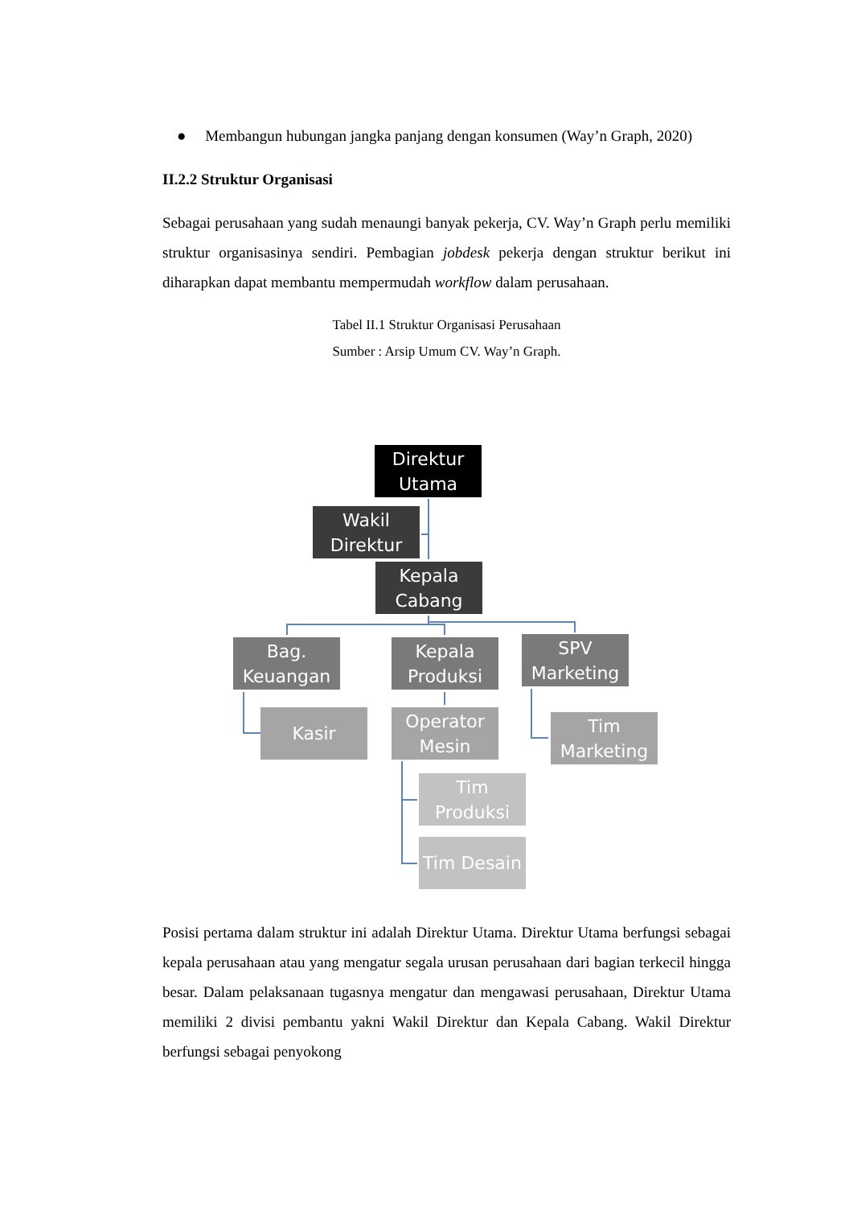● Membangun hubungan jangka panjang dengan konsumen (Way’n Graph, 2020)
II.2.2 Struktur Organisasi
Sebagai perusahaan yang sudah menaungi banyak pekerja, CV. Way’n Graph perlu memiliki struktur organisasinya sendiri. Pembagian jobdesk pekerja dengan struktur berikut ini diharapkan dapat membantu mempermudah workflow dalam perusahaan.
Tabel II.1 Struktur Organisasi Perusahaan
Sumber : Arsip Umum CV. Way’n Graph.
Direktur Utama
Wakil Direktur
Kepala Cabang
Bag. Keuangan
Kepala Produksi
SPV Marketing
Kasir
Operator Mesin
Tim Marketing
Tim Produksi
Tim Desain
Posisi pertama dalam struktur ini adalah Direktur Utama. Direktur Utama berfungsi sebagai kepala perusahaan atau yang mengatur segala urusan perusahaan dari bagian terkecil hingga besar. Dalam pelaksanaan tugasnya mengatur dan mengawasi perusahaan, Direktur Utama memiliki 2 divisi pembantu yakni Wakil Direktur dan Kepala Cabang. Wakil Direktur berfungsi sebagai penyokong